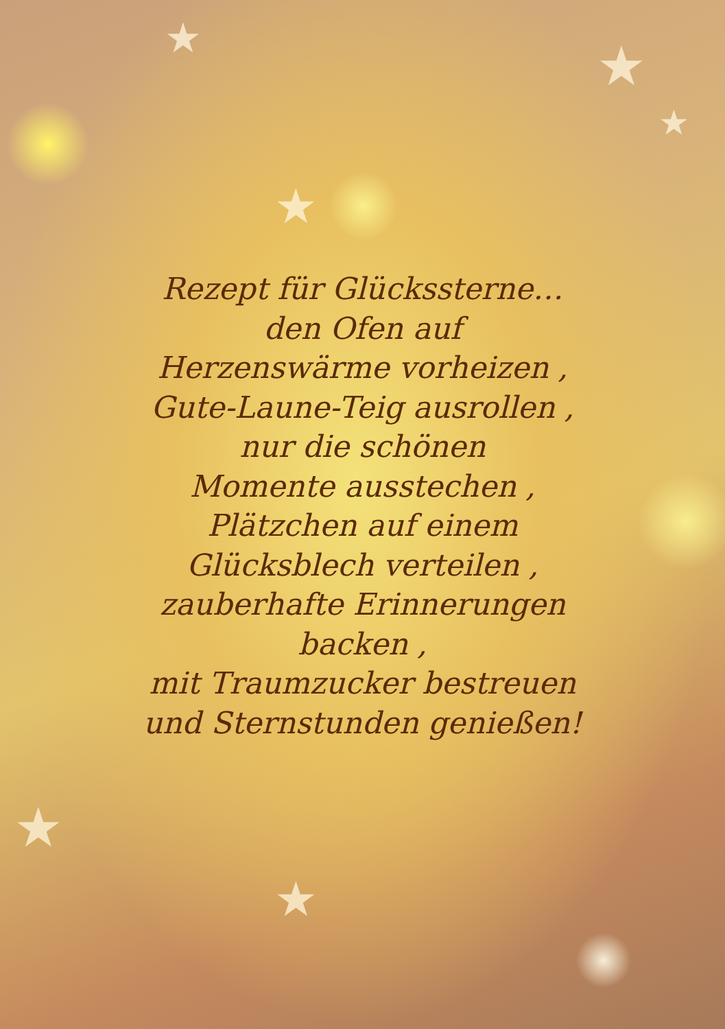★ ★
★
★
★
★
Rezept für Glückssterne…
den Ofen auf
Herzenswärme vorheizen ,
Gute-Laune-Teig ausrollen ,
nur die schönen
Momente ausstechen ,
Plätzchen auf einem
Glücksblech verteilen ,
zauberhafte Erinnerungen
backen ,
mit Traumzucker bestreuen
und Sternstunden genießen!